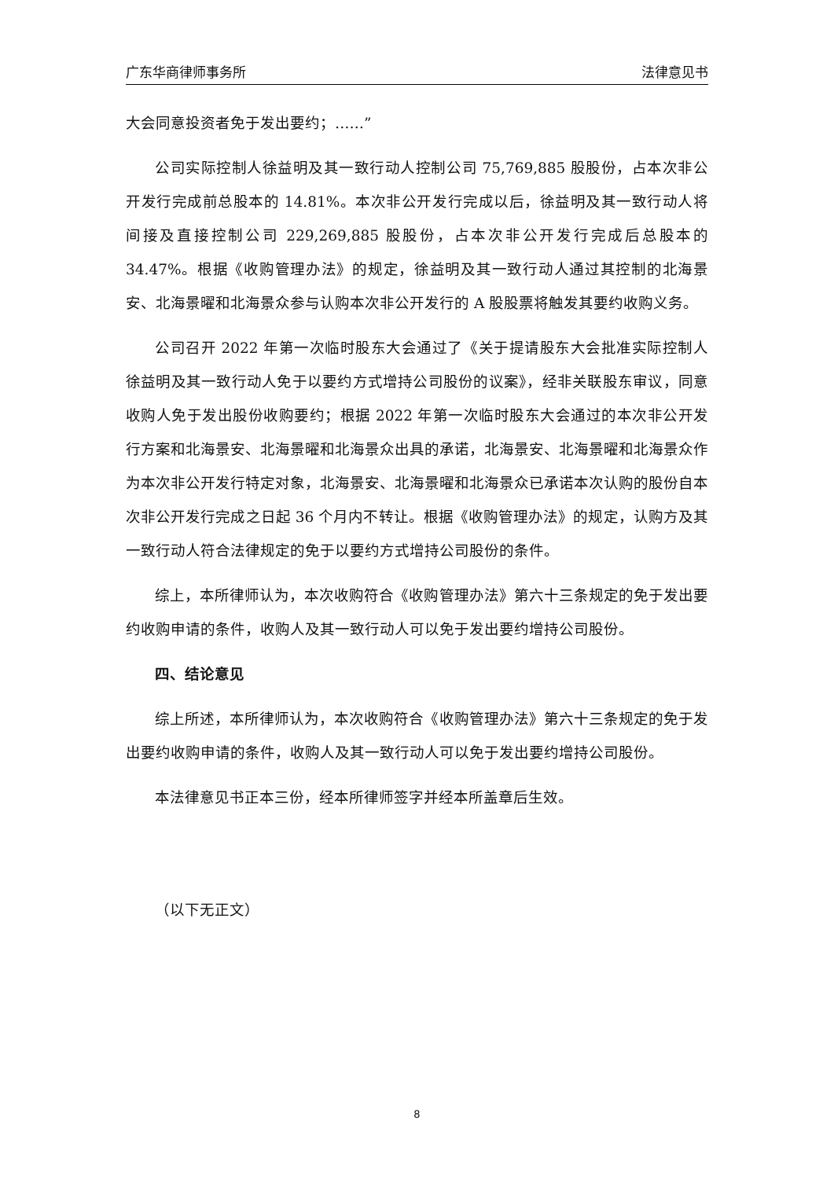广东华商律师事务所 法律意见书
大会同意投资者免于发出要约；……”
公司实际控制人徐益明及其一致行动人控制公司 75,769,885 股股份，占本次非公开发行完成前总股本的 14.81%。本次非公开发行完成以后，徐益明及其一致行动人将间接及直接控制公司 229,269,885 股股份，占本次非公开发行完成后总股本的 34.47%。根据《收购管理办法》的规定，徐益明及其一致行动人通过其控制的北海景安、北海景曜和北海景众参与认购本次非公开发行的 A 股股票将触发其要约收购义务。
公司召开 2022 年第一次临时股东大会通过了《关于提请股东大会批准实际控制人徐益明及其一致行动人免于以要约方式增持公司股份的议案》，经非关联股东审议，同意收购人免于发出股份收购要约；根据 2022 年第一次临时股东大会通过的本次非公开发行方案和北海景安、北海景曜和北海景众出具的承诺，北海景安、北海景曜和北海景众作为本次非公开发行特定对象，北海景安、北海景曜和北海景众已承诺本次认购的股份自本次非公开发行完成之日起 36 个月内不转让。根据《收购管理办法》的规定，认购方及其一致行动人符合法律规定的免于以要约方式增持公司股份的条件。
综上，本所律师认为，本次收购符合《收购管理办法》第六十三条规定的免于发出要约收购申请的条件，收购人及其一致行动人可以免于发出要约增持公司股份。
四、结论意见
综上所述，本所律师认为，本次收购符合《收购管理办法》第六十三条规定的免于发出要约收购申请的条件，收购人及其一致行动人可以免于发出要约增持公司股份。
本法律意见书正本三份，经本所律师签字并经本所盖章后生效。
（以下无正文）
8